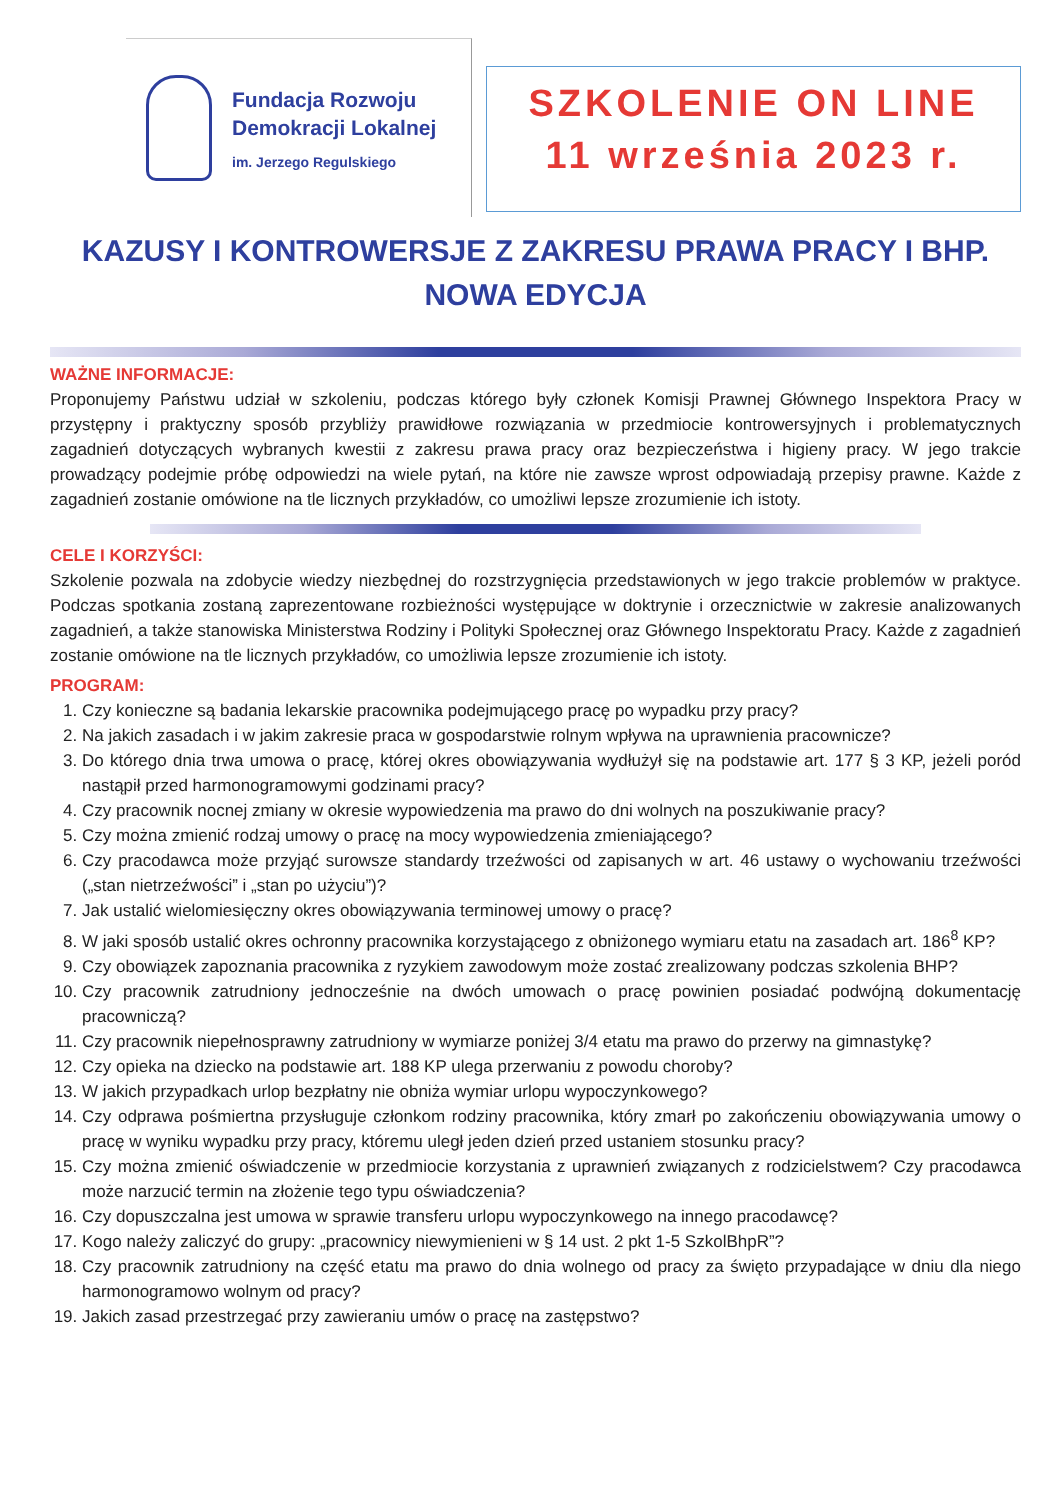Fundacja Rozwoju
Demokracji Lokalnej
im. Jerzego Regulskiego
SZKOLENIE ON LINE
11 września 2023 r.
KAZUSY I KONTROWERSJE Z ZAKRESU PRAWA PRACY I BHP.
NOWA EDYCJA
WAŻNE INFORMACJE:
Proponujemy Państwu udział w szkoleniu, podczas którego były członek Komisji Prawnej Głównego Inspektora Pracy w przystępny i praktyczny sposób przybliży prawidłowe rozwiązania w przedmiocie kontrowersyjnych i problematycznych zagadnień dotyczących wybranych kwestii z zakresu prawa pracy oraz bezpieczeństwa i higieny pracy. W jego trakcie prowadzący podejmie próbę odpowiedzi na wiele pytań, na które nie zawsze wprost odpowiadają przepisy prawne. Każde z zagadnień zostanie omówione na tle licznych przykładów, co umożliwi lepsze zrozumienie ich istoty.
CELE I KORZYŚCI:
Szkolenie pozwala na zdobycie wiedzy niezbędnej do rozstrzygnięcia przedstawionych w jego trakcie problemów w praktyce. Podczas spotkania zostaną zaprezentowane rozbieżności występujące w doktrynie i orzecznictwie w zakresie analizowanych zagadnień, a także stanowiska Ministerstwa Rodziny i Polityki Społecznej oraz Głównego Inspektoratu Pracy. Każde z zagadnień zostanie omówione na tle licznych przykładów, co umożliwia lepsze zrozumienie ich istoty.
PROGRAM:
1. Czy konieczne są badania lekarskie pracownika podejmującego pracę po wypadku przy pracy?
2. Na jakich zasadach i w jakim zakresie praca w gospodarstwie rolnym wpływa na uprawnienia pracownicze?
3. Do którego dnia trwa umowa o pracę, której okres obowiązywania wydłużył się na podstawie art. 177 § 3 KP, jeżeli poród nastąpił przed harmonogramowymi godzinami pracy?
4. Czy pracownik nocnej zmiany w okresie wypowiedzenia ma prawo do dni wolnych na poszukiwanie pracy?
5. Czy można zmienić rodzaj umowy o pracę na mocy wypowiedzenia zmieniającego?
6. Czy pracodawca może przyjąć surowsze standardy trzeźwości od zapisanych w art. 46 ustawy o wychowaniu trzeźwości („stan nietrzeźwości” i „stan po użyciu”)?
7. Jak ustalić wielomiesięczny okres obowiązywania terminowej umowy o pracę?
8. W jaki sposób ustalić okres ochronny pracownika korzystającego z obniżonego wymiaru etatu na zasadach art. 186<sup>8</sup> KP?
9. Czy obowiązek zapoznania pracownika z ryzykiem zawodowym może zostać zrealizowany podczas szkolenia BHP?
10. Czy pracownik zatrudniony jednocześnie na dwóch umowach o pracę powinien posiadać podwójną dokumentację pracowniczą?
11. Czy pracownik niepełnosprawny zatrudniony w wymiarze poniżej 3/4 etatu ma prawo do przerwy na gimnastykę?
12. Czy opieka na dziecko na podstawie art. 188 KP ulega przerwaniu z powodu choroby?
13. W jakich przypadkach urlop bezpłatny nie obniża wymiar urlopu wypoczynkowego?
14. Czy odprawa pośmiertna przysługuje członkom rodziny pracownika, który zmarł po zakończeniu obowiązywania umowy o pracę w wyniku wypadku przy pracy, któremu uległ jeden dzień przed ustaniem stosunku pracy?
15. Czy można zmienić oświadczenie w przedmiocie korzystania z uprawnień związanych z rodzicielstwem? Czy pracodawca może narzucić termin na złożenie tego typu oświadczenia?
16. Czy dopuszczalna jest umowa w sprawie transferu urlopu wypoczynkowego na innego pracodawcę?
17. Kogo należy zaliczyć do grupy: „pracownicy niewymienieni w § 14 ust. 2 pkt 1-5 SzkolBhpR”?
18. Czy pracownik zatrudniony na część etatu ma prawo do dnia wolnego od pracy za święto przypadające w dniu dla niego harmonogramowo wolnym od pracy?
19. Jakich zasad przestrzegać przy zawieraniu umów o pracę na zastępstwo?